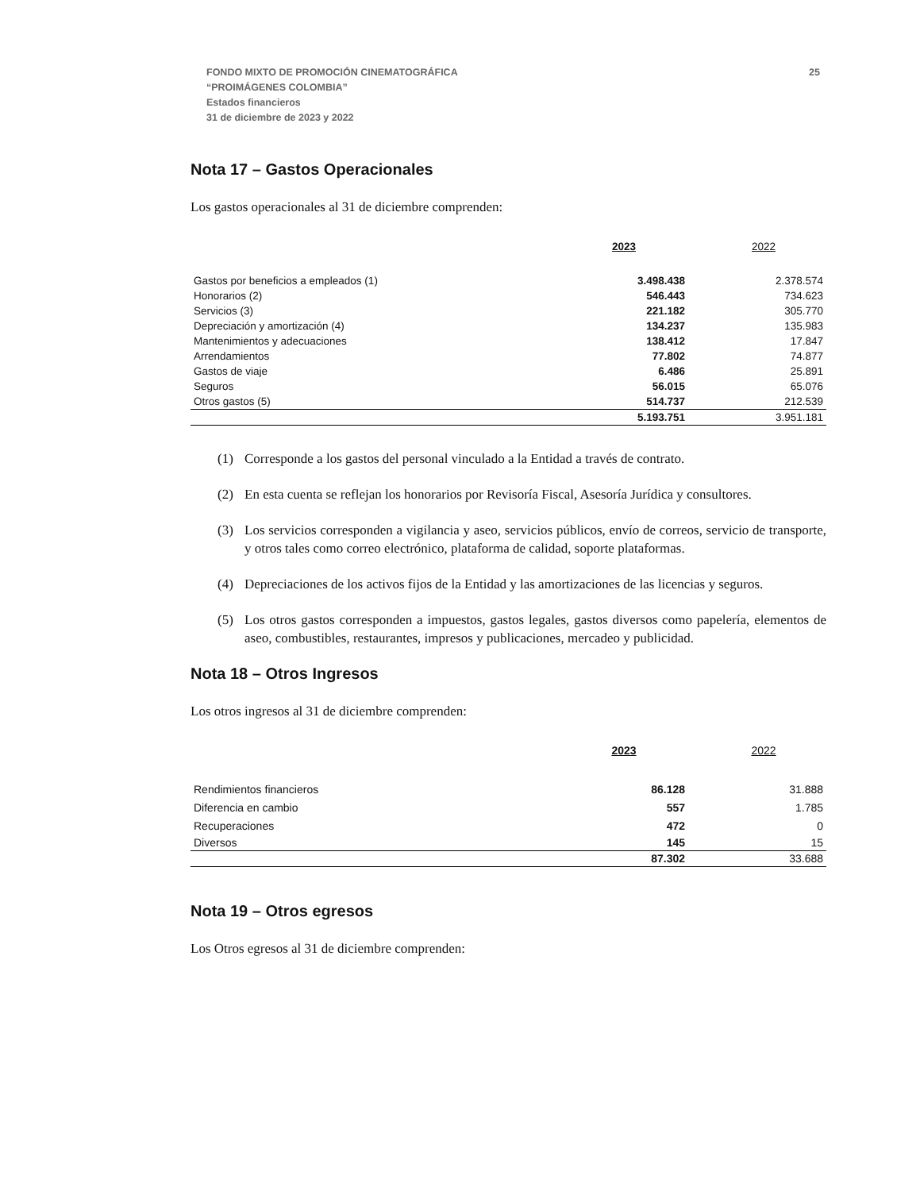FONDO MIXTO DE PROMOCIÓN CINEMATOGRÁFICA
“PROIMÁGENES COLOMBIA”
Estados financieros
31 de diciembre de 2023 y 2022
25
Nota 17 – Gastos Operacionales
Los gastos operacionales al 31 de diciembre comprenden:
| | 2023 | 2022 |
| Gastos por beneficios a empleados (1) | 3.498.438 | 2.378.574 |
| Honorarios (2) | 546.443 | 734.623 |
| Servicios (3) | 221.182 | 305.770 |
| Depreciación y amortización (4) | 134.237 | 135.983 |
| Mantenimientos y adecuaciones | 138.412 | 17.847 |
| Arrendamientos | 77.802 | 74.877 |
| Gastos de viaje | 6.486 | 25.891 |
| Seguros | 56.015 | 65.076 |
| Otros gastos (5) | 514.737 | 212.539 |
| | 5.193.751 | 3.951.181 |
(1) Corresponde a los gastos del personal vinculado a la Entidad a través de contrato.
(2) En esta cuenta se reflejan los honorarios por Revisoría Fiscal, Asesoría Jurídica y consultores.
(3) Los servicios corresponden a vigilancia y aseo, servicios públicos, envío de correos, servicio de transporte, y otros tales como correo electrónico, plataforma de calidad, soporte plataformas.
(4) Depreciaciones de los activos fijos de la Entidad y las amortizaciones de las licencias y seguros.
(5) Los otros gastos corresponden a impuestos, gastos legales, gastos diversos como papelería, elementos de aseo, combustibles, restaurantes, impresos y publicaciones, mercadeo y publicidad.
Nota 18 – Otros Ingresos
Los otros ingresos al 31 de diciembre comprenden:
| | 2023 | 2022 |
| Rendimientos financieros | 86.128 | 31.888 |
| Diferencia en cambio | 557 | 1.785 |
| Recuperaciones | 472 | 0 |
| Diversos | 145 | 15 |
| | 87.302 | 33.688 |
Nota 19 – Otros egresos
Los Otros egresos al 31 de diciembre comprenden: